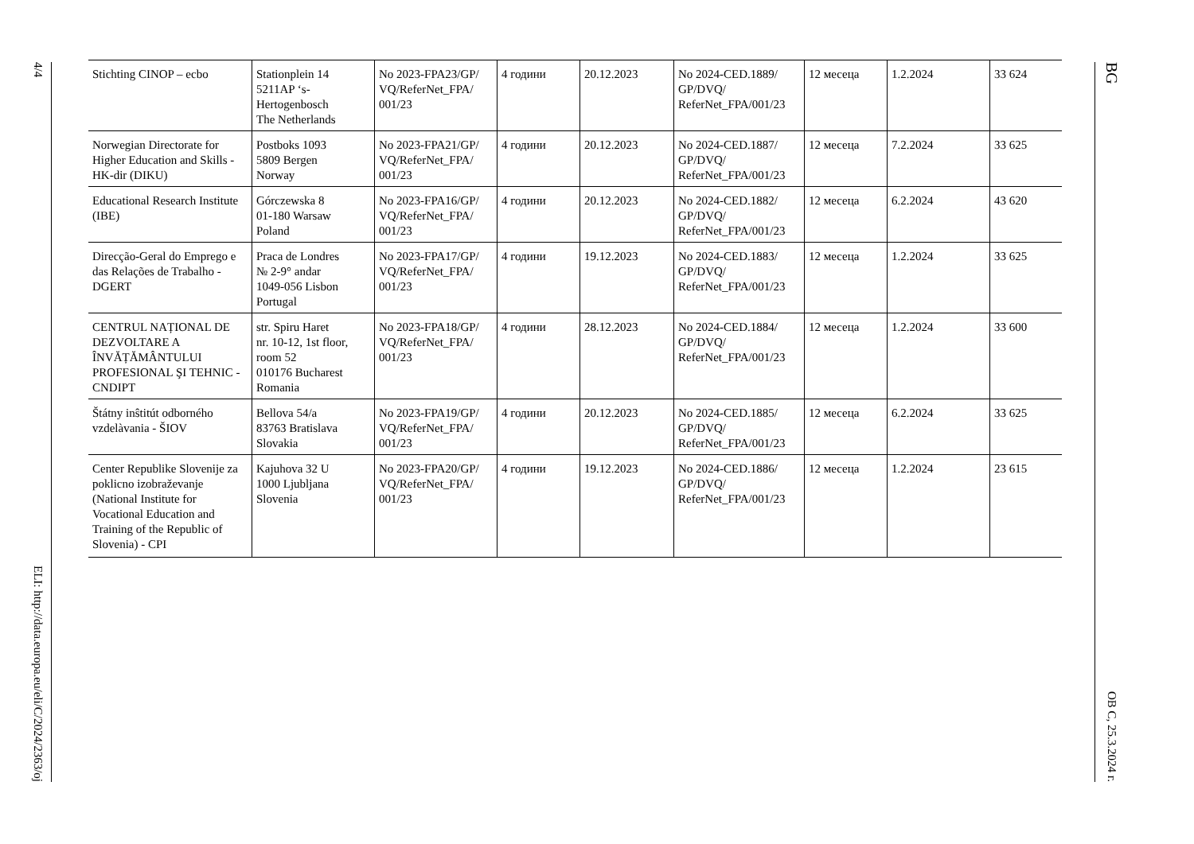4/4
ELI: http://data.europa.eu/eli/C/2024/2363/oj
| Stichting CINOP – ecbo | Stationplein 14 5211AP ‘s-Hertogenbosch The Netherlands | No 2023-FPA23/GP/ VQ/ReferNet_FPA/ 001/23 | 4 години | 20.12.2023 | No 2024-CED.1889/ GP/DVQ/ ReferNet_FPA/001/23 | 12 месеца | 1.2.2024 | 33 624 |
| Norwegian Directorate for Higher Education and Skills - HK-dir (DIKU) | Postboks 1093 5809 Bergen Norway | No 2023-FPA21/GP/ VQ/ReferNet_FPA/ 001/23 | 4 години | 20.12.2023 | No 2024-CED.1887/ GP/DVQ/ ReferNet_FPA/001/23 | 12 месеца | 7.2.2024 | 33 625 |
| Educational Research Institute (IBE) | Górczewska 8 01-180 Warsaw Poland | No 2023-FPA16/GP/ VQ/ReferNet_FPA/ 001/23 | 4 години | 20.12.2023 | No 2024-CED.1882/ GP/DVQ/ ReferNet_FPA/001/23 | 12 месеца | 6.2.2024 | 43 620 |
| Direcção-Geral do Emprego e das Relações de Trabalho - DGERT | Praca de Londres № 2-9° andar 1049-056 Lisbon Portugal | No 2023-FPA17/GP/ VQ/ReferNet_FPA/ 001/23 | 4 години | 19.12.2023 | No 2024-CED.1883/ GP/DVQ/ ReferNet_FPA/001/23 | 12 месеца | 1.2.2024 | 33 625 |
| CENTRUL NAȚIONAL DE DEZVOLTARE A ÎNVĂȚĂMÂNTULUI PROFESIONAL ŞI TEHNIC - CNDIPT | str. Spiru Haret nr. 10-12, 1st floor, room 52 010176 Bucharest Romania | No 2023-FPA18/GP/ VQ/ReferNet_FPA/ 001/23 | 4 години | 28.12.2023 | No 2024-CED.1884/ GP/DVQ/ ReferNet_FPA/001/23 | 12 месеца | 1.2.2024 | 33 600 |
| Štátny inŝtitút odborného vzdelàvania - ŠIOV | Bellova 54/a 83763 Bratislava Slovakia | No 2023-FPA19/GP/ VQ/ReferNet_FPA/ 001/23 | 4 години | 20.12.2023 | No 2024-CED.1885/ GP/DVQ/ ReferNet_FPA/001/23 | 12 месеца | 6.2.2024 | 33 625 |
| Center Republike Slovenije za poklicno izobraževanje (National Institute for Vocational Education and Training of the Republic of Slovenia) - CPI | Kajuhova 32 U 1000 Ljubljana Slovenia | No 2023-FPA20/GP/ VQ/ReferNet_FPA/ 001/23 | 4 години | 19.12.2023 | No 2024-CED.1886/ GP/DVQ/ ReferNet_FPA/001/23 | 12 месеца | 1.2.2024 | 23 615 |
BG
ОВ C, 25.3.2024 г.